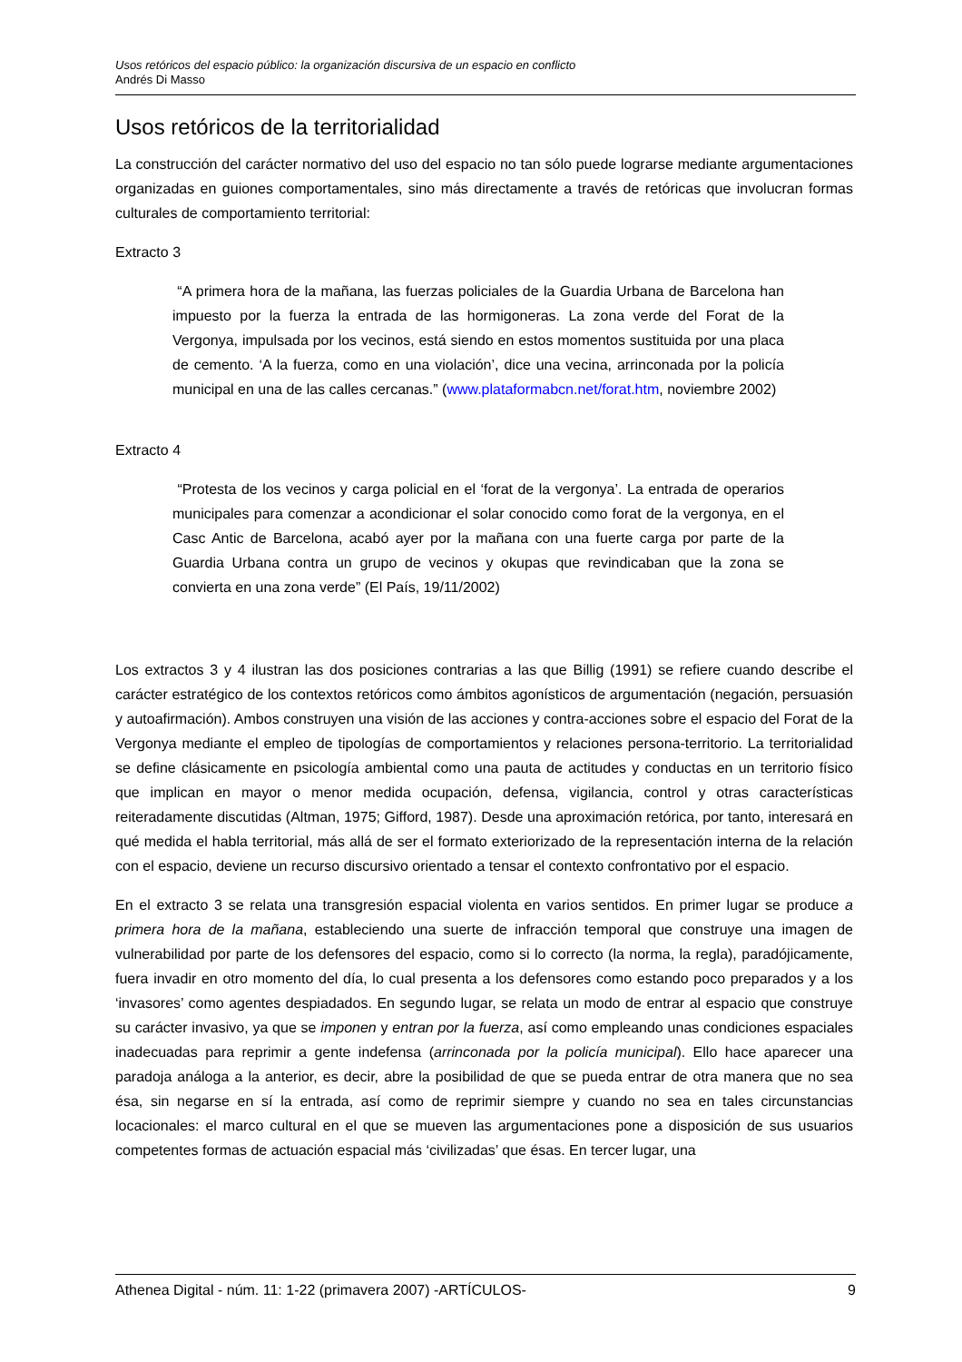Usos retóricos del espacio público: la organización discursiva de un espacio en conflicto
Andrés Di Masso
Usos retóricos de la territorialidad
La construcción del carácter normativo del uso del espacio no tan sólo puede lograrse mediante argumentaciones organizadas en guiones comportamentales, sino más directamente a través de retóricas que involucran formas culturales de comportamiento territorial:
Extracto 3
“A primera hora de la mañana, las fuerzas policiales de la Guardia Urbana de Barcelona han impuesto por la fuerza la entrada de las hormigoneras. La zona verde del Forat de la Vergonya, impulsada por los vecinos, está siendo en estos momentos sustituida por una placa de cemento. ‘A la fuerza, como en una violación’, dice una vecina, arrinconada por la policía municipal en una de las calles cercanas.” (www.plataformabcn.net/forat.htm, noviembre 2002)
Extracto 4
“Protesta de los vecinos y carga policial en el ‘forat de la vergonya’. La entrada de operarios municipales para comenzar a acondicionar el solar conocido como forat de la vergonya, en el Casc Antic de Barcelona, acabó ayer por la mañana con una fuerte carga por parte de la Guardia Urbana contra un grupo de vecinos y okupas que revindicaban que la zona se convierta en una zona verde” (El País, 19/11/2002)
Los extractos 3 y 4 ilustran las dos posiciones contrarias a las que Billig (1991) se refiere cuando describe el carácter estratégico de los contextos retóricos como ámbitos agonísticos de argumentación (negación, persuasión y autoafirmación). Ambos construyen una visión de las acciones y contra-acciones sobre el espacio del Forat de la Vergonya mediante el empleo de tipologías de comportamientos y relaciones persona-territorio. La territorialidad se define clásicamente en psicología ambiental como una pauta de actitudes y conductas en un territorio físico que implican en mayor o menor medida ocupación, defensa, vigilancia, control y otras características reiteradamente discutidas (Altman, 1975; Gifford, 1987). Desde una aproximación retórica, por tanto, interesará en qué medida el habla territorial, más allá de ser el formato exteriorizado de la representación interna de la relación con el espacio, deviene un recurso discursivo orientado a tensar el contexto confrontativo por el espacio.
En el extracto 3 se relata una transgresión espacial violenta en varios sentidos. En primer lugar se produce a primera hora de la mañana, estableciendo una suerte de infracción temporal que construye una imagen de vulnerabilidad por parte de los defensores del espacio, como si lo correcto (la norma, la regla), paradójicamente, fuera invadir en otro momento del día, lo cual presenta a los defensores como estando poco preparados y a los ‘invasores’ como agentes despiadados. En segundo lugar, se relata un modo de entrar al espacio que construye su carácter invasivo, ya que se imponen y entran por la fuerza, así como empleando unas condiciones espaciales inadecuadas para reprimir a gente indefensa (arrinconada por la policía municipal). Ello hace aparecer una paradoja análoga a la anterior, es decir, abre la posibilidad de que se pueda entrar de otra manera que no sea ésa, sin negarse en sí la entrada, así como de reprimir siempre y cuando no sea en tales circunstancias locacionales: el marco cultural en el que se mueven las argumentaciones pone a disposición de sus usuarios competentes formas de actuación espacial más ‘civilizadas’ que ésas. En tercer lugar, una
Athenea Digital - núm. 11: 1-22 (primavera 2007) -ARTÍCULOS- 9